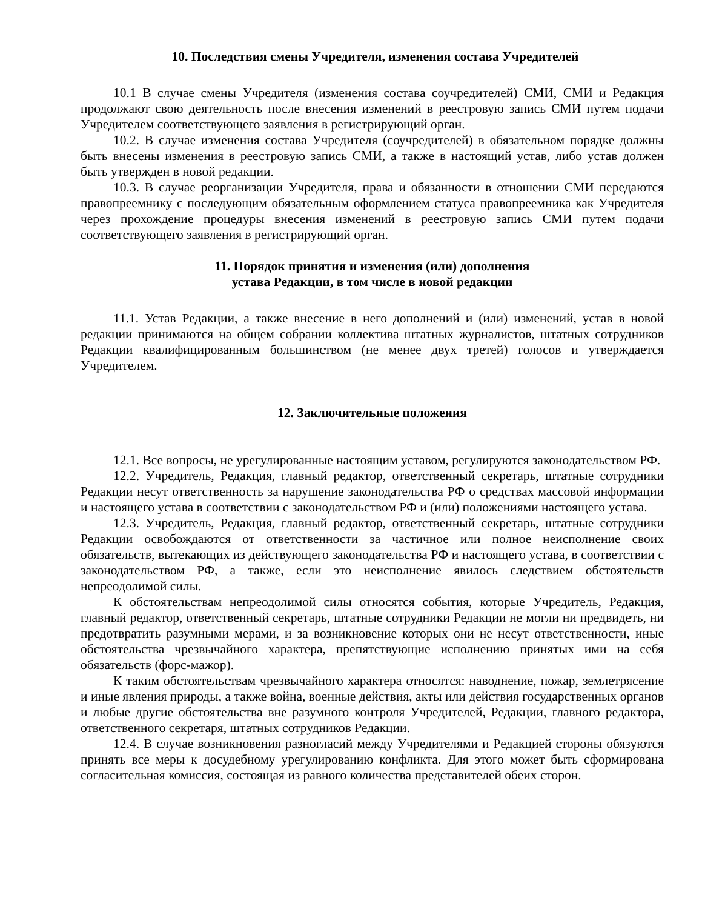10. Последствия смены Учредителя, изменения состава Учредителей
10.1 В случае смены Учредителя (изменения состава соучредителей) СМИ, СМИ и Редакция продолжают свою деятельность после внесения изменений в реестровую запись СМИ путем подачи Учредителем соответствующего заявления в регистрирующий орган.
10.2. В случае изменения состава Учредителя (соучредителей) в обязательном порядке должны быть внесены изменения в реестровую запись СМИ, а также в настоящий устав, либо устав должен быть утвержден в новой редакции.
10.3. В случае реорганизации Учредителя, права и обязанности в отношении СМИ передаются правопреемнику с последующим обязательным оформлением статуса правопреемника как Учредителя через прохождение процедуры внесения изменений в реестровую запись СМИ путем подачи соответствующего заявления в регистрирующий орган.
11. Порядок принятия и изменения (или) дополнения
устава Редакции, в том числе в новой редакции
11.1. Устав Редакции, а также внесение в него дополнений и (или) изменений, устав в новой редакции принимаются на общем собрании коллектива штатных журналистов, штатных сотрудников Редакции квалифицированным большинством (не менее двух третей) голосов и утверждается Учредителем.
12. Заключительные положения
12.1. Все вопросы, не урегулированные настоящим уставом, регулируются законодательством РФ.
12.2. Учредитель, Редакция, главный редактор, ответственный секретарь, штатные сотрудники Редакции несут ответственность за нарушение законодательства РФ о средствах массовой информации и настоящего устава в соответствии с законодательством РФ и (или) положениями настоящего устава.
12.3. Учредитель, Редакция, главный редактор, ответственный секретарь, штатные сотрудники Редакции освобождаются от ответственности за частичное или полное неисполнение своих обязательств, вытекающих из действующего законодательства РФ и настоящего устава, в соответствии с законодательством РФ, а также, если это неисполнение явилось следствием обстоятельств непреодолимой силы.
К обстоятельствам непреодолимой силы относятся события, которые Учредитель, Редакция, главный редактор, ответственный секретарь, штатные сотрудники Редакции не могли ни предвидеть, ни предотвратить разумными мерами, и за возникновение которых они не несут ответственности, иные обстоятельства чрезвычайного характера, препятствующие исполнению принятых ими на себя обязательств (форс-мажор).
К таким обстоятельствам чрезвычайного характера относятся: наводнение, пожар, землетрясение и иные явления природы, а также война, военные действия, акты или действия государственных органов и любые другие обстоятельства вне разумного контроля Учредителей, Редакции, главного редактора, ответственного секретаря, штатных сотрудников Редакции.
12.4. В случае возникновения разногласий между Учредителями и Редакцией стороны обязуются принять все меры к досудебному урегулированию конфликта. Для этого может быть сформирована согласительная комиссия, состоящая из равного количества представителей обеих сторон.